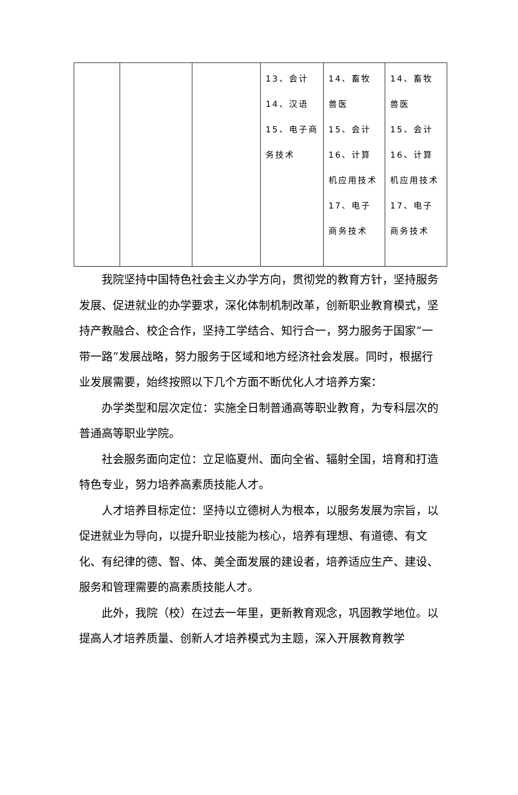| | | | 13、会计 14、汉语 15、电子商务技术 | 14、畜牧兽医 15、会计 16、计算机应用技术 17、电子商务技术 | 14、畜牧兽医 15、会计 16、计算机应用技术 17、电子商务技术 |
我院坚持中国特色社会主义办学方向，贯彻党的教育方针，坚持服务发展、促进就业的办学要求，深化体制机制改革，创新职业教育模式，坚持产教融合、校企合作，坚持工学结合、知行合一，努力服务于国家“一带一路”发展战略，努力服务于区域和地方经济社会发展。同时，根据行业发展需要，始终按照以下几个方面不断优化人才培养方案：
办学类型和层次定位：实施全日制普通高等职业教育，为专科层次的普通高等职业学院。
社会服务面向定位：立足临夏州、面向全省、辐射全国，培育和打造特色专业，努力培养高素质技能人才。
人才培养目标定位：坚持以立德树人为根本，以服务发展为宗旨，以促进就业为导向，以提升职业技能为核心，培养有理想、有道德、有文化、有纪律的德、智、体、美全面发展的建设者，培养适应生产、建设、服务和管理需要的高素质技能人才。
此外，我院（校）在过去一年里，更新教育观念，巩固教学地位。以提高人才培养质量、创新人才培养模式为主题，深入开展教育教学